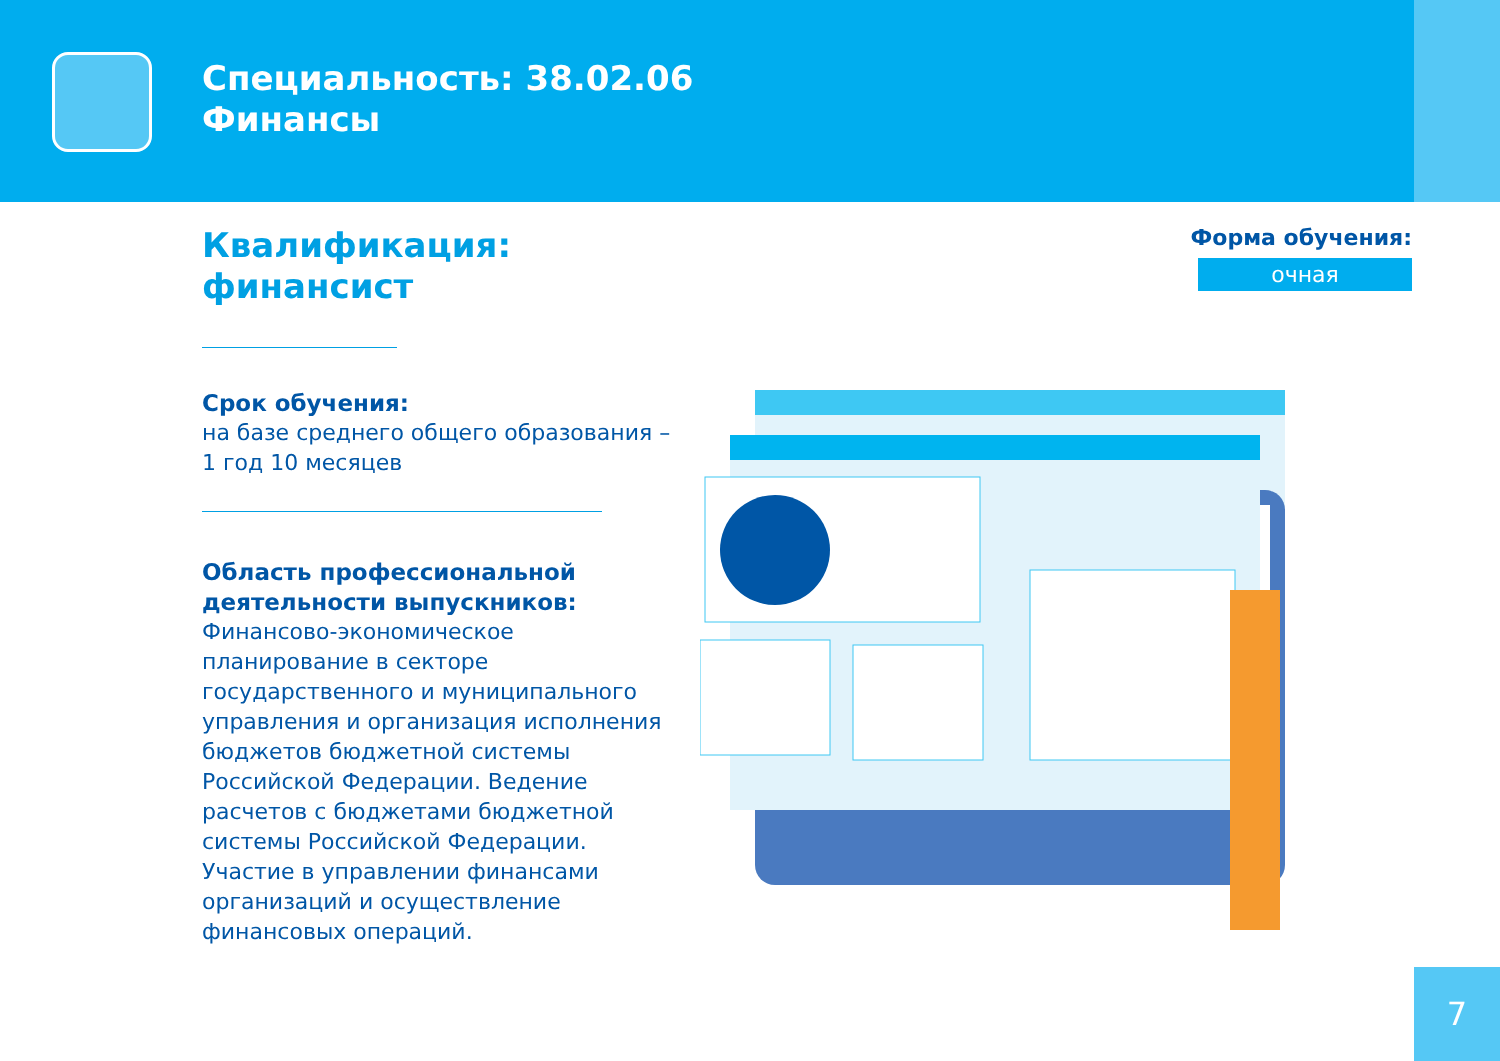Специальность: 38.02.06
Финансы
Квалификация:
финансист
Срок обучения:
на базе среднего общего образования – 1 год 10 месяцев
Область профессиональной деятельности выпускников:
Финансово-экономическое планирование в секторе государственного и муниципального управления и организация исполнения бюджетов бюджетной системы Российской Федерации. Ведение расчетов с бюджетами бюджетной системы Российской Федерации. Участие в управлении финансами организаций и осуществление финансовых операций.
Форма обучения:
очная
7